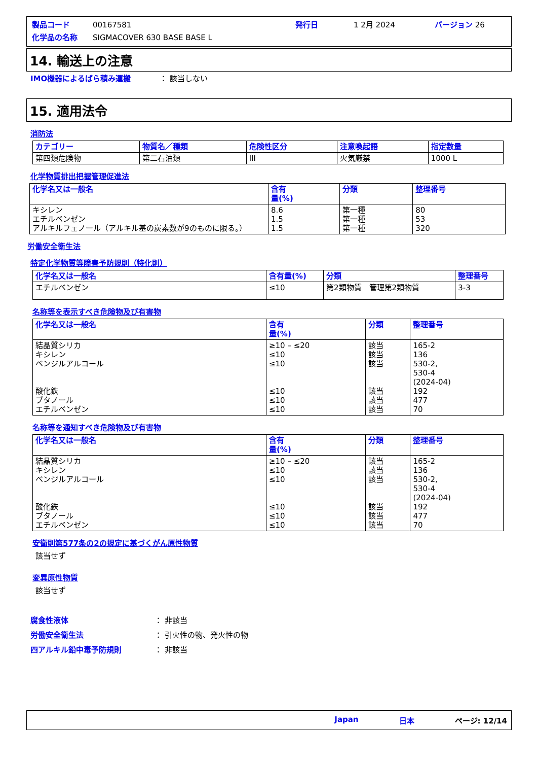製品コード 00167581 発行日 1 2月 2024 バージョン 26
化学品の名称 SIGMACOVER 630 BASE BASE L
14. 輸送上の注意
IMO機器によるばら積み運搬 ： 該当しない
15. 適用法令
消防法
| カテゴリー | 物質名／種類 | 危険性区分 | 注意喚起語 | 指定数量 |
| --- | --- | --- | --- | --- |
| 第四類危険物 | 第二石油類 | III | 火気厳禁 | 1000 L |
化学物質排出把握管理促進法
| 化学名又は一般名 | 含有 量(%) | 分類 | 整理番号 |
| --- | --- | --- | --- |
| キシレン エチルベンゼン アルキルフェノール（アルキル基の炭素数が9のものに限る。） | 8.6 1.5 1.5 | 第一種 第一種 第一種 | 80 53 320 |
労働安全衛生法
特定化学物質等障害予防規則（特化則）
| 化学名又は一般名 | 含有量(%) | 分類 | 整理番号 |
| --- | --- | --- | --- |
| エチルベンゼン | ≤10 | 第2類物質 管理第2類物質 | 3-3 |
名称等を表示すべき危険物及び有害物
| 化学名又は一般名 | 含有 量(%) | 分類 | 整理番号 |
| --- | --- | --- | --- |
| 結晶質シリカ キシレン ベンジルアルコール 酸化鉄 ブタノール エチルベンゼン | ≥10 – ≤20 ≤10 ≤10 ≤10 ≤10 ≤10 | 該当 該当 該当 該当 該当 該当 | 165-2 136 530-2, 530-4 (2024-04) 192 477 70 |
名称等を通知すべき危険物及び有害物
| 化学名又は一般名 | 含有 量(%) | 分類 | 整理番号 |
| --- | --- | --- | --- |
| 結晶質シリカ キシレン ベンジルアルコール 酸化鉄 ブタノール エチルベンゼン | ≥10 – ≤20 ≤10 ≤10 ≤10 ≤10 ≤10 | 該当 該当 該当 該当 該当 該当 | 165-2 136 530-2, 530-4 (2024-04) 192 477 70 |
安衛則第577条の2の規定に基づくがん原性物質
該当せず
変異原性物質
該当せず
腐食性液体 ： 非該当
労働安全衛生法 ： 引火性の物、発火性の物
四アルキル鉛中毒予防規則 ： 非該当
Japan 日本 ページ: 12/14